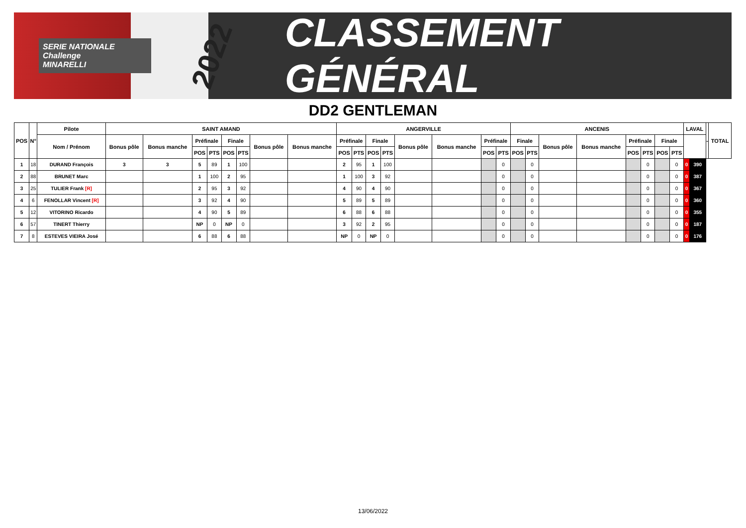SERIE NATIONALE
Challenge
MINARELLI
2022
CLASSEMENT GÉNÉRAL
DD2 GENTLEMAN
| POS | N° | Pilote | SAINT AMAND | | | | | | | | ANGERVILLE | | | | | | | | ANCENIS | | | | | | | | LAVAL | | - | TOTAL |
| --- | --- | --- | --- | --- | --- | --- | --- | --- | --- | --- | --- | --- | --- | --- | --- | --- | --- | --- | --- | --- | --- | --- | --- | --- | --- | --- | --- | --- | --- | --- |
| | | Nom / Prénom | Bonus pôle | Bonus manche | Préfinale | | Finale | | Bonus pôle | Bonus manche | Préfinale | | Finale | | Bonus pôle | Bonus manche | Préfinale | | Finale | | Bonus pôle | Bonus manche | Préfinale | | Finale | | | | | |
| | | | | | POS | PTS | POS | PTS | | | POS | PTS | POS | PTS | | | POS | PTS | POS | PTS | | | POS | PTS | POS | PTS | | | | |
| 1 | 18 | DURAND François | 3 | 3 | 5 | 89 | 1 | 100 | | | 2 | 95 | 1 | 100 | | | | 0 | | 0 | | | | 0 | | 0 | 0 | 390 | | |
| 2 | 88 | BRUNET Marc | | | 1 | 100 | 2 | 95 | | | 1 | 100 | 3 | 92 | | | | 0 | | 0 | | | | 0 | | 0 | 0 | 387 | | |
| 3 | 25 | TULIER Frank [R] | | | 2 | 95 | 3 | 92 | | | 4 | 90 | 4 | 90 | | | | 0 | | 0 | | | | 0 | | 0 | 0 | 367 | | |
| 4 | 6 | FENOLLAR Vincent [R] | | | 3 | 92 | 4 | 90 | | | 5 | 89 | 5 | 89 | | | | 0 | | 0 | | | | 0 | | 0 | 0 | 360 | | |
| 5 | 12 | VITORINO Ricardo | | | 4 | 90 | 5 | 89 | | | 6 | 88 | 6 | 88 | | | | 0 | | 0 | | | | 0 | | 0 | 0 | 355 | | |
| 6 | 57 | TINERT Thierry | | | NP | 0 | NP | 0 | | | 3 | 92 | 2 | 95 | | | | 0 | | 0 | | | | 0 | | 0 | 0 | 187 | | |
| 7 | 8 | ESTEVES VIEIRA José | | | 6 | 88 | 6 | 88 | | | NP | 0 | NP | 0 | | | | 0 | | 0 | | | | 0 | | 0 | 0 | 176 | | |
13/06/2022